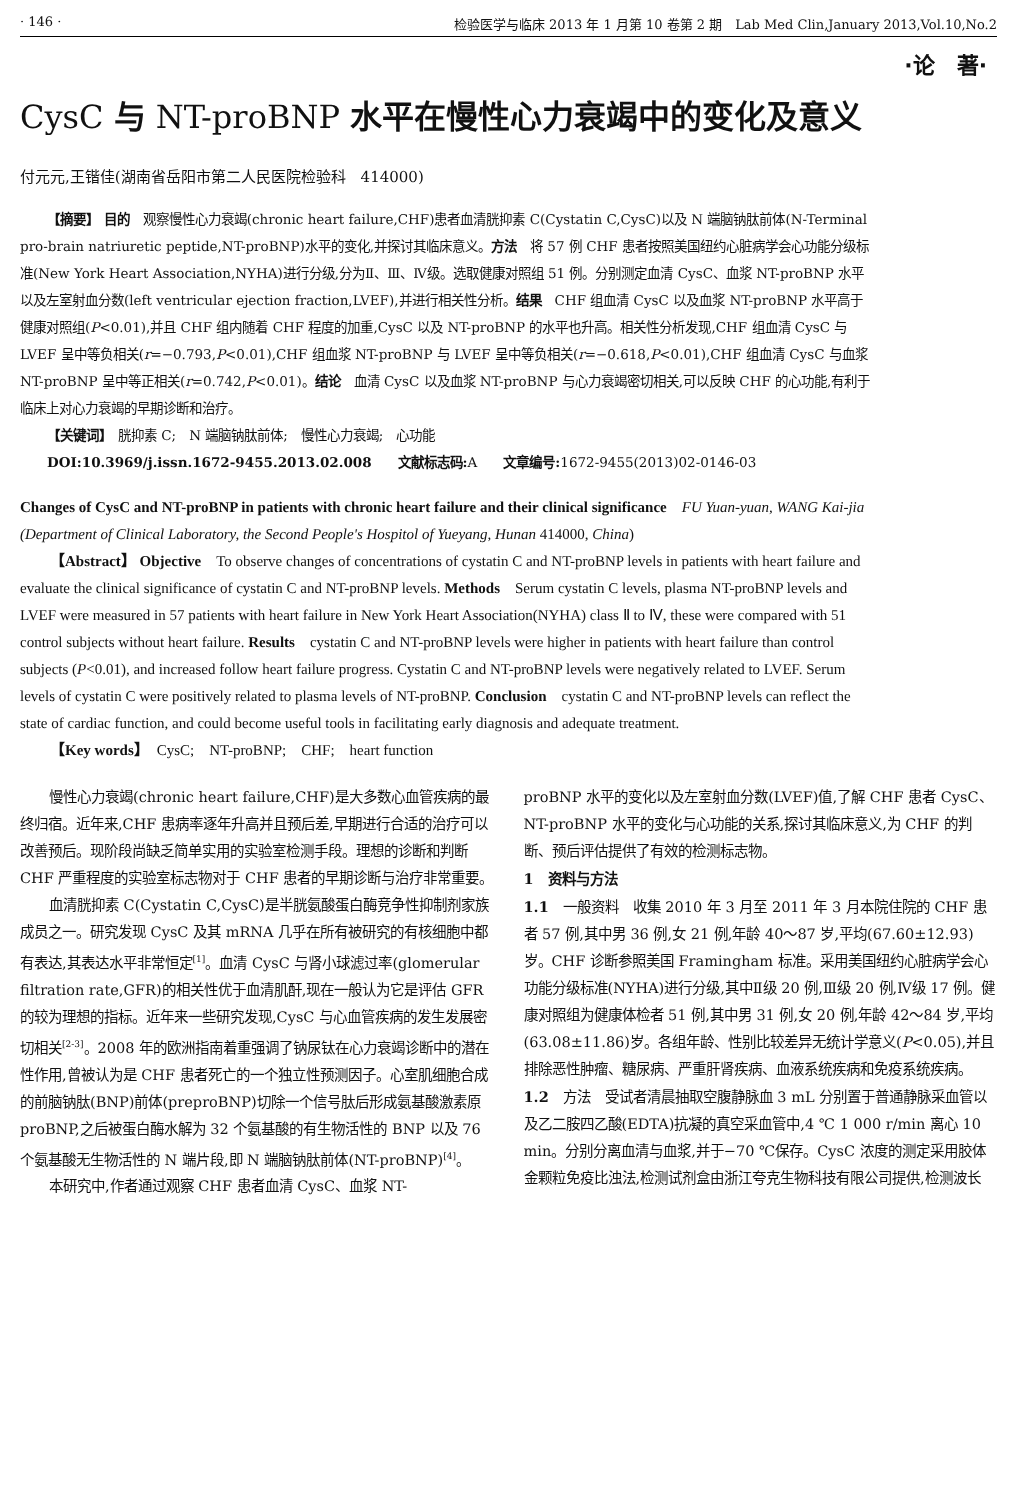· 146 · 检验医学与临床 2013 年 1 月第 10 卷第 2 期　Lab Med Clin,January 2013,Vol.10,No.2
·论　著·
CysC 与 NT-proBNP 水平在慢性心力衰竭中的变化及意义
付元元,王锴佳(湖南省岳阳市第二人民医院检验科　414000)
【摘要】 目的　观察慢性心力衰竭(chronic heart failure,CHF)患者血清胱抑素 C(Cystatin C,CysC)以及 N 端脑钠肽前体(N-Terminal pro-brain natriuretic peptide,NT-proBNP)水平的变化,并探讨其临床意义。方法　将 57 例 CHF 患者按照美国纽约心脏病学会心功能分级标准(New York Heart Association,NYHA)进行分级,分为Ⅱ、Ⅲ、Ⅳ级。选取健康对照组 51 例。分别测定血清 CysC、血浆 NT-proBNP 水平以及左室射血分数(left ventricular ejection fraction,LVEF),并进行相关性分析。结果　CHF 组血清 CysC 以及血浆 NT-proBNP 水平高于健康对照组(P<0.01),并且 CHF 组内随着 CHF 程度的加重,CysC 以及 NT-proBNP 的水平也升高。相关性分析发现,CHF 组血清 CysC 与 LVEF 呈中等负相关(r=−0.793,P<0.01),CHF 组血浆 NT-proBNP 与 LVEF 呈中等负相关(r=−0.618,P<0.01),CHF 组血清 CysC 与血浆 NT-proBNP 呈中等正相关(r=0.742,P<0.01)。结论　血清 CysC 以及血浆 NT-proBNP 与心力衰竭密切相关,可以反映 CHF 的心功能,有利于临床上对心力衰竭的早期诊断和治疗。
【关键词】　胱抑素 C;　N 端脑钠肽前体;　慢性心力衰竭;　心功能
DOI:10.3969/j.issn.1672-9455.2013.02.008　　文献标志码: A　　文章编号: 1672-9455(2013)02-0146-03
Changes of CysC and NT-proBNP in patients with chronic heart failure and their clinical significance　FU Yuan-yuan, WANG Kai-jia (Department of Clinical Laboratory, the Second People's Hospitol of Yueyang, Hunan 414000, China)
【Abstract】 Objective　To observe changes of concentrations of cystatin C and NT-proBNP levels in patients with heart failure and evaluate the clinical significance of cystatin C and NT-proBNP levels. Methods　Serum cystatin C levels, plasma NT-proBNP levels and LVEF were measured in 57 patients with heart failure in New York Heart Association(NYHA) class Ⅱ to Ⅳ, these were compared with 51 control subjects without heart failure. Results　cystatin C and NT-proBNP levels were higher in patients with heart failure than control subjects (P<0.01), and increased follow heart failure progress. Cystatin C and NT-proBNP levels were negatively related to LVEF. Serum levels of cystatin C were positively related to plasma levels of NT-proBNP. Conclusion　cystatin C and NT-proBNP levels can reflect the state of cardiac function, and could become useful tools in facilitating early diagnosis and adequate treatment.
【Key words】　CysC;　NT-proBNP;　CHF;　heart function
慢性心力衰竭(chronic heart failure,CHF)是大多数心血管疾病的最终归宿。近年来,CHF 患病率逐年升高并且预后差,早期进行合适的治疗可以改善预后。现阶段尚缺乏简单实用的实验室检测手段。理想的诊断和判断 CHF 严重程度的实验室标志物对于 CHF 患者的早期诊断与治疗非常重要。
血清胱抑素 C(Cystatin C,CysC)是半胱氨酸蛋白酶竞争性抑制剂家族成员之一。研究发现 CysC 及其 mRNA 几乎在所有被研究的有核细胞中都有表达,其表达水平非常恒定<sup>[1]</sup>。血清 CysC 与肾小球滤过率(glomerular filtration rate,GFR)的相关性优于血清肌酐,现在一般认为它是评估 GFR 的较为理想的指标。近年来一些研究发现,CysC 与心血管疾病的发生发展密切相关<sup>[2-3]</sup>。2008 年的欧洲指南着重强调了钠尿钛在心力衰竭诊断中的潜在性作用,曾被认为是 CHF 患者死亡的一个独立性预测因子。心室肌细胞合成的前脑钠肽(BNP)前体(preproBNP)切除一个信号肽后形成氨基酸激素原 proBNP,之后被蛋白酶水解为 32 个氨基酸的有生物活性的 BNP 以及 76 个氨基酸无生物活性的 N 端片段,即 N 端脑钠肽前体(NT-proBNP)<sup>[4]</sup>。
本研究中,作者通过观察 CHF 患者血清 CysC、血浆 NT-
proBNP 水平的变化以及左室射血分数(LVEF)值,了解 CHF 患者 CysC、NT-proBNP 水平的变化与心功能的关系,探讨其临床意义,为 CHF 的判断、预后评估提供了有效的检测标志物。
1　资料与方法
1.1　一般资料　收集 2010 年 3 月至 2011 年 3 月本院住院的 CHF 患者 57 例,其中男 36 例,女 21 例,年龄 40～87 岁,平均(67.60±12.93)岁。CHF 诊断参照美国 Framingham 标准。采用美国纽约心脏病学会心功能分级标准(NYHA)进行分级,其中Ⅱ级 20 例,Ⅲ级 20 例,Ⅳ级 17 例。健康对照组为健康体检者 51 例,其中男 31 例,女 20 例,年龄 42～84 岁,平均(63.08±11.86)岁。各组年龄、性别比较差异无统计学意义(P<0.05),并且排除恶性肿瘤、糖尿病、严重肝肾疾病、血液系统疾病和免疫系统疾病。
1.2　方法　受试者清晨抽取空腹静脉血 3 mL 分别置于普通静脉采血管以及乙二胺四乙酸(EDTA)抗凝的真空采血管中,4 ℃ 1 000 r/min 离心 10 min。分别分离血清与血浆,并于−70 ℃保存。CysC 浓度的测定采用胶体金颗粒免疫比浊法,检测试剂盒由浙江夸克生物科技有限公司提供,检测波长